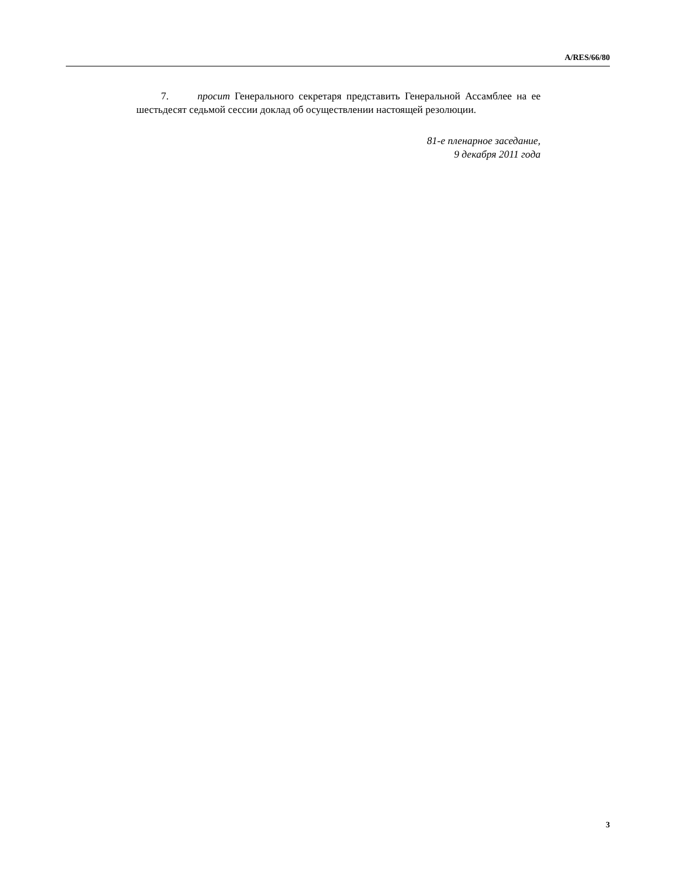A/RES/66/80
7. просит Генерального секретаря представить Генеральной Ассамблее на ее шестьдесят седьмой сессии доклад об осуществлении настоящей резолюции.
81-е пленарное заседание,
9 декабря 2011 года
3